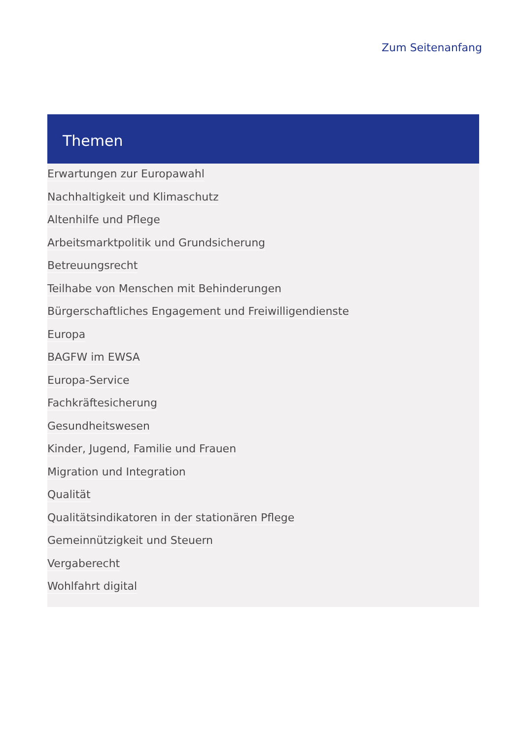Zum Seitenanfang
Themen
Erwartungen zur Europawahl
Nachhaltigkeit und Klimaschutz
Altenhilfe und Pflege
Arbeitsmarktpolitik und Grundsicherung
Betreuungsrecht
Teilhabe von Menschen mit Behinderungen
Bürgerschaftliches Engagement und Freiwilligendienste
Europa
BAGFW im EWSA
Europa-Service
Fachkräftesicherung
Gesundheitswesen
Kinder, Jugend, Familie und Frauen
Migration und Integration
Qualität
Qualitätsindikatoren in der stationären Pflege
Gemeinnützigkeit und Steuern
Vergaberecht
Wohlfahrt digital